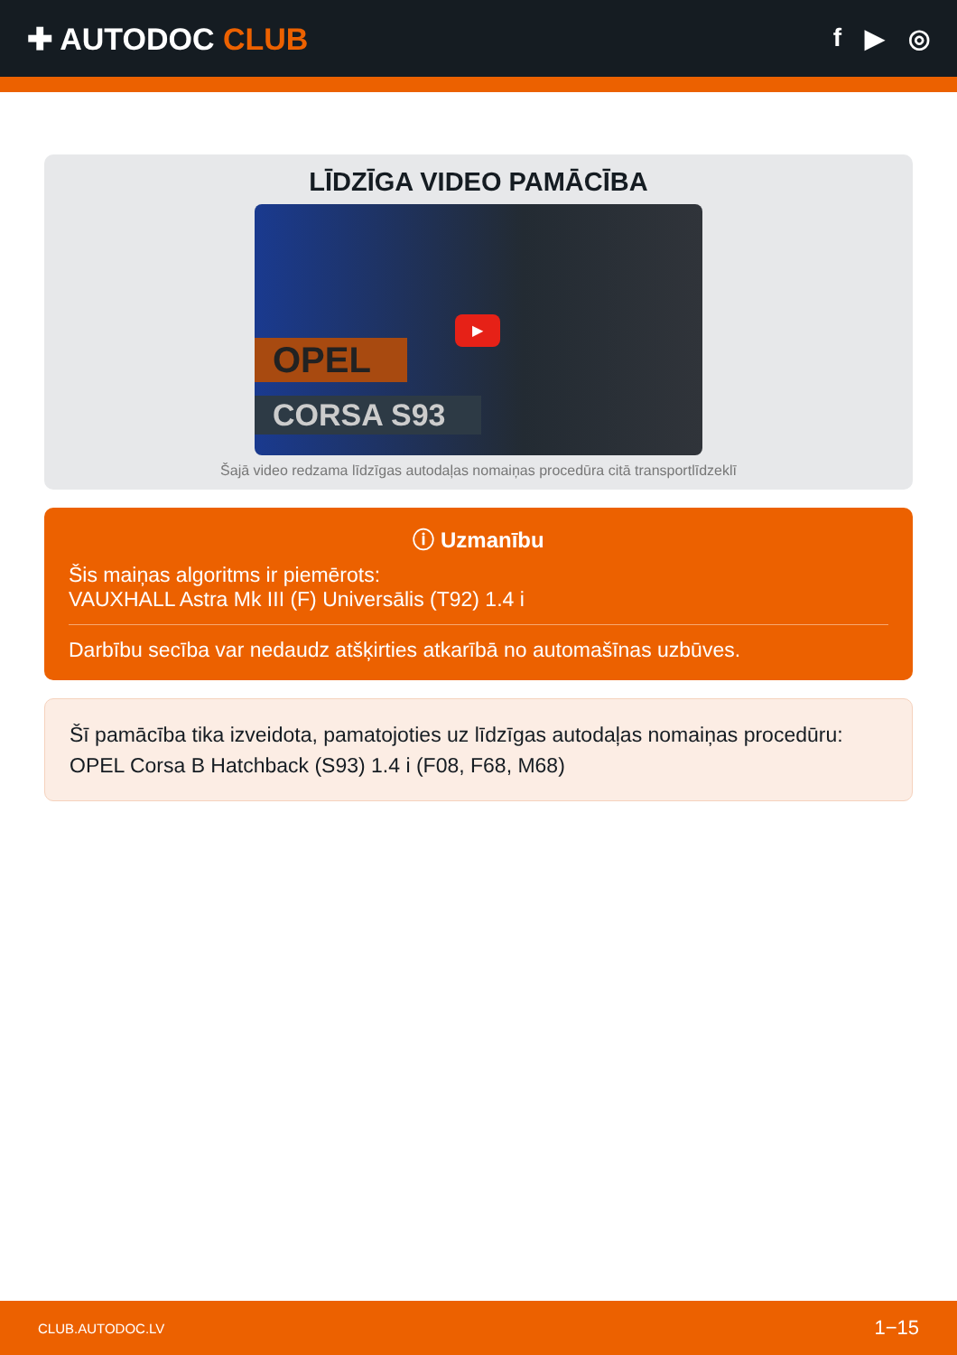✚ AUTODOC CLUB
f ▶ ◎
LĪDZĪGA VIDEO PAMĀCĪBA
OPEL
CORSA S93
▶
Šajā video redzama līdzīgas autodaļas nomaiņas procedūra citā transportlīdzeklī
ⓘ Uzmanību
Šis maiņas algoritms ir piemērots:
VAUXHALL Astra Mk III (F) Universālis (T92) 1.4 i
Darbību secība var nedaudz atšķirties atkarībā no automašīnas uzbūves.
Šī pamācība tika izveidota, pamatojoties uz līdzīgas autodaļas nomaiņas procedūru: OPEL Corsa B Hatchback (S93) 1.4 i (F08, F68, M68)
CLUB.AUTODOC.LV 1−15